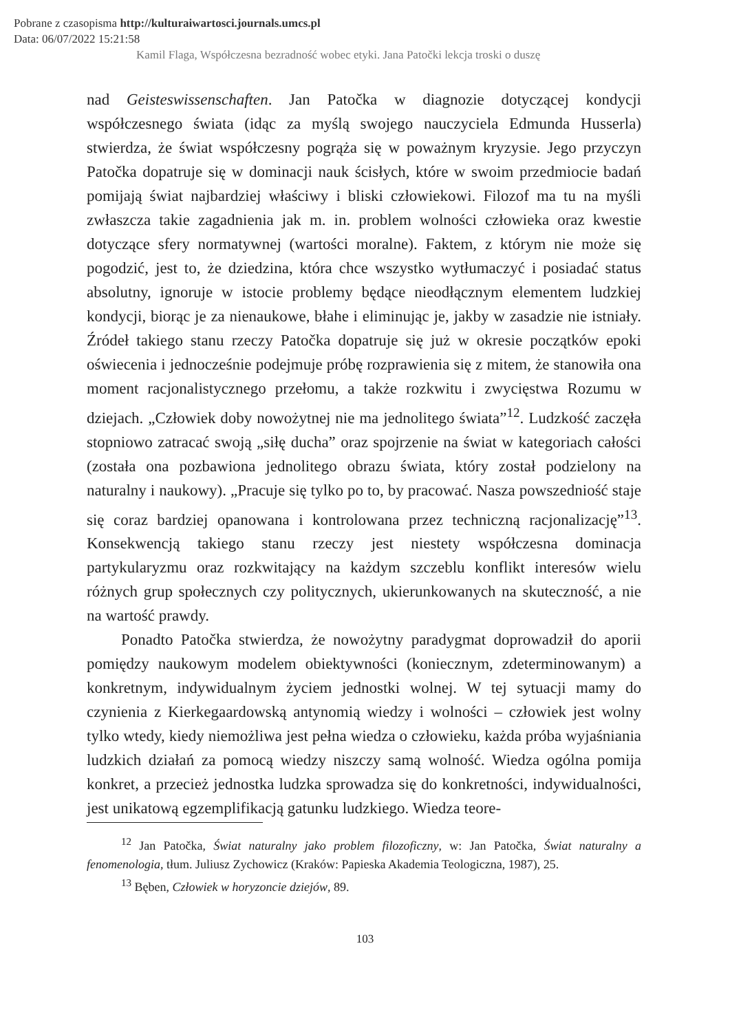Pobrane z czasopisma http://kulturaiwartosci.journals.umcs.pl
Data: 06/07/2022 15:21:58
Kamil Flaga, Współczesna bezradność wobec etyki. Jana Patočki lekcja troski o duszę
nad Geisteswissenschaften. Jan Patočka w diagnozie dotyczącej kondycji współczesnego świata (idąc za myślą swojego nauczyciela Edmunda Husserla) stwierdza, że świat współczesny pogrąża się w poważnym kryzysie. Jego przyczyn Patočka dopatruje się w dominacji nauk ścisłych, które w swoim przedmiocie badań pomijają świat najbardziej właściwy i bliski człowiekowi. Filozof ma tu na myśli zwłaszcza takie zagadnienia jak m. in. problem wolności człowieka oraz kwestie dotyczące sfery normatywnej (wartości moralne). Faktem, z którym nie może się pogodzić, jest to, że dziedzina, która chce wszystko wytłumaczyć i posiadać status absolutny, ignoruje w istocie problemy będące nieodłącznym elementem ludzkiej kondycji, biorąc je za nienaukowe, błahe i eliminując je, jakby w zasadzie nie istniały. Źródeł takiego stanu rzeczy Patočka dopatruje się już w okresie początków epoki oświecenia i jednocześnie podejmuje próbę rozprawienia się z mitem, że stanowiła ona moment racjonalistycznego przełomu, a także rozkwitu i zwycięstwa Rozumu w dziejach. „Człowiek doby nowożytnej nie ma jednolitego świata”<sup>12</sup>. Ludzkość zaczęła stopniowo zatracać swoją „siłę ducha” oraz spojrzenie na świat w kategoriach całości (została ona pozbawiona jednolitego obrazu świata, który został podzielony na naturalny i naukowy). „Pracuje się tylko po to, by pracować. Nasza powszedniość staje się coraz bardziej opanowana i kontrolowana przez techniczną racjonalizację”<sup>13</sup>. Konsekwencją takiego stanu rzeczy jest niestety współczesna dominacja partykularyzmu oraz rozkwitający na każdym szczeblu konflikt interesów wielu różnych grup społecznych czy politycznych, ukierunkowanych na skuteczność, a nie na wartość prawdy.
Ponadto Patočka stwierdza, że nowożytny paradygmat doprowadził do aporii pomiędzy naukowym modelem obiektywności (koniecznym, zdeterminowanym) a konkretnym, indywidualnym życiem jednostki wolnej. W tej sytuacji mamy do czynienia z Kierkegaardowską antynomią wiedzy i wolności – człowiek jest wolny tylko wtedy, kiedy niemożliwa jest pełna wiedza o człowieku, każda próba wyjaśniania ludzkich działań za pomocą wiedzy niszczy samą wolność. Wiedza ogólna pomija konkret, a przecież jednostka ludzka sprowadza się do konkretności, indywidualności, jest unikatową egzemplifikacją gatunku ludzkiego. Wiedza teore-
<sup>12</sup> Jan Patočka, Świat naturalny jako problem filozoficzny, w: Jan Patočka, Świat naturalny a fenomenologia, tłum. Juliusz Zychowicz (Kraków: Papieska Akademia Teologiczna, 1987), 25.
<sup>13</sup> Bęben, Człowiek w horyzoncie dziejów, 89.
103